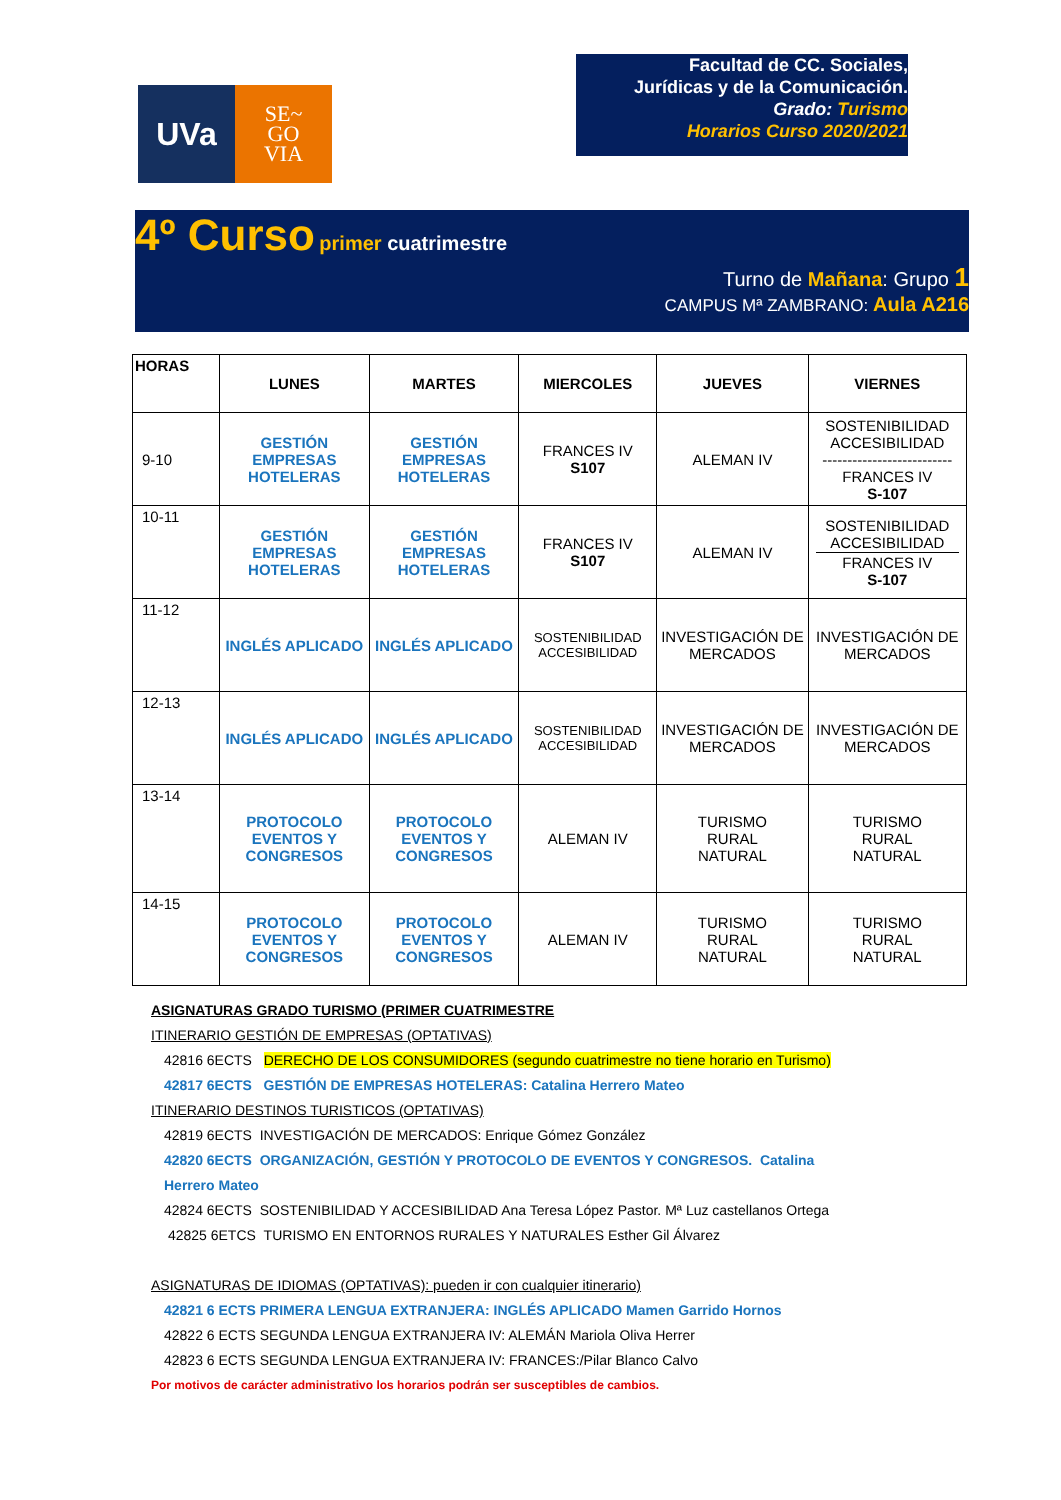UVa
SE~
GO
VIA
Facultad de CC. Sociales,
Jurídicas y de la Comunicación.
Grado: Turismo
Horarios Curso 2020/2021
4º Curso primer cuatrimestre
Turno de Mañana: Grupo 1
CAMPUS Mª ZAMBRANO: Aula A216
| HORAS | LUNES | MARTES | MIERCOLES | JUEVES | VIERNES |
| --- | --- | --- | --- | --- | --- |
| 9-10 | GESTIÓN EMPRESAS HOTELERAS | GESTIÓN EMPRESAS HOTELERAS | FRANCES IV S107 | ALEMAN IV | SOSTENIBILIDAD ACCESIBILIDAD -------------------------- FRANCES IV S-107 |
| 10-11 | GESTIÓN EMPRESAS HOTELERAS | GESTIÓN EMPRESAS HOTELERAS | FRANCES IV S107 | ALEMAN IV | SOSTENIBILIDAD ACCESIBILIDAD FRANCES IV S-107 |
| 11-12 | INGLÉS APLICADO | INGLÉS APLICADO | SOSTENIBILIDAD ACCESIBILIDAD | INVESTIGACIÓN DE MERCADOS | INVESTIGACIÓN DE MERCADOS |
| 12-13 | INGLÉS APLICADO | INGLÉS APLICADO | SOSTENIBILIDAD ACCESIBILIDAD | INVESTIGACIÓN DE MERCADOS | INVESTIGACIÓN DE MERCADOS |
| 13-14 | PROTOCOLO EVENTOS Y CONGRESOS | PROTOCOLO EVENTOS Y CONGRESOS | ALEMAN IV | TURISMO RURAL NATURAL | TURISMO RURAL NATURAL |
| 14-15 | PROTOCOLO EVENTOS Y CONGRESOS | PROTOCOLO EVENTOS Y CONGRESOS | ALEMAN IV | TURISMO RURAL NATURAL | TURISMO RURAL NATURAL |
ASIGNATURAS GRADO TURISMO (PRIMER CUATRIMESTRE
ITINERARIO GESTIÓN DE EMPRESAS (OPTATIVAS)
42816 6ECTS DERECHO DE LOS CONSUMIDORES (segundo cuatrimestre no tiene horario en Turismo)
42817 6ECTS GESTIÓN DE EMPRESAS HOTELERAS: Catalina Herrero Mateo
ITINERARIO DESTINOS TURISTICOS (OPTATIVAS)
42819 6ECTS INVESTIGACIÓN DE MERCADOS: Enrique Gómez González
42820 6ECTS ORGANIZACIÓN, GESTIÓN Y PROTOCOLO DE EVENTOS Y CONGRESOS. Catalina
Herrero Mateo
42824 6ECTS SOSTENIBILIDAD Y ACCESIBILIDAD Ana Teresa López Pastor. Mª Luz castellanos Ortega
42825 6ETCS TURISMO EN ENTORNOS RURALES Y NATURALES Esther Gil Álvarez
ASIGNATURAS DE IDIOMAS (OPTATIVAS): pueden ir con cualquier itinerario)
42821 6 ECTS PRIMERA LENGUA EXTRANJERA: INGLÉS APLICADO Mamen Garrido Hornos
42822 6 ECTS SEGUNDA LENGUA EXTRANJERA IV: ALEMÁN Mariola Oliva Herrer
42823 6 ECTS SEGUNDA LENGUA EXTRANJERA IV: FRANCES:/Pilar Blanco Calvo
Por motivos de carácter administrativo los horarios podrán ser susceptibles de cambios.